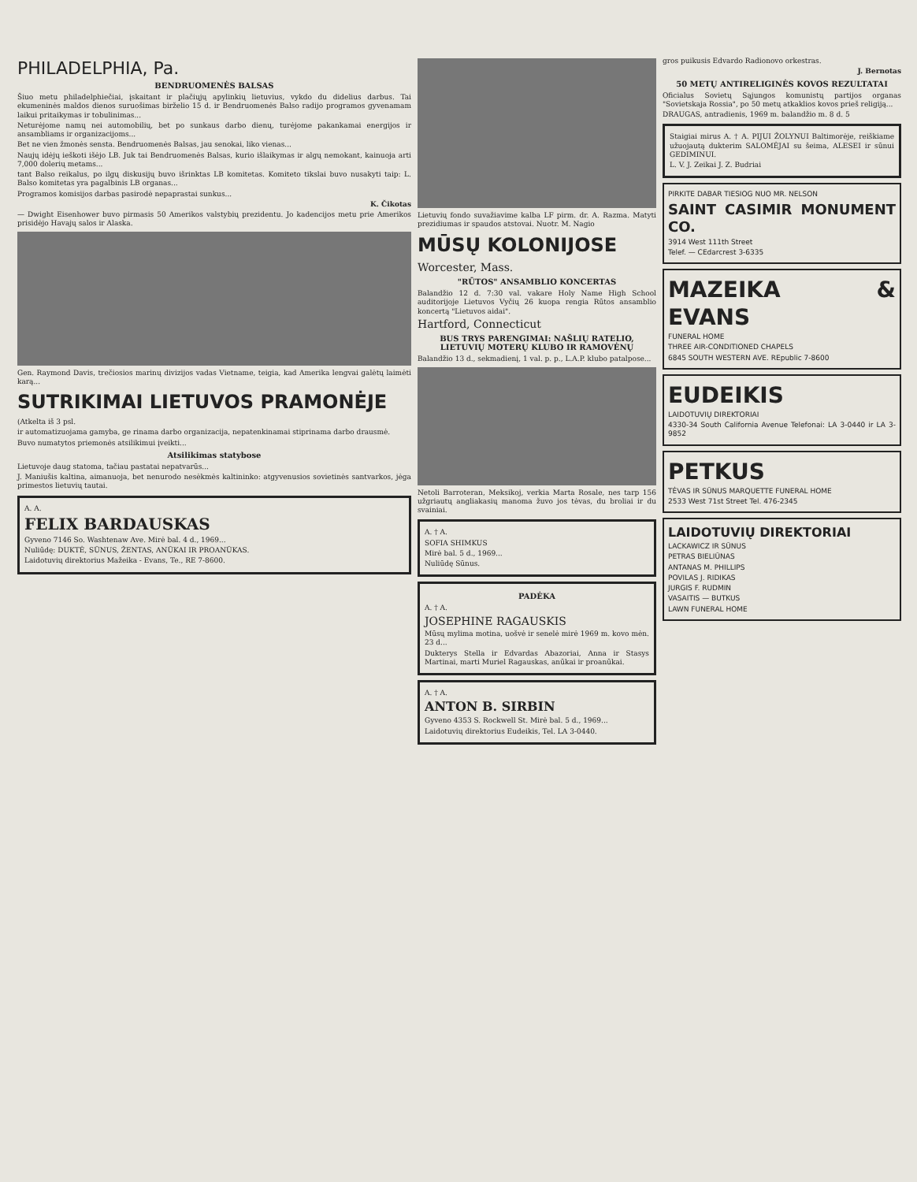PHILADELPHIA, Pa.
BENDRUOMENĖS BALSAS
Šiuo metu philadelphiečiai, įskaitant ir plačiųjų apylinkių lietuvius, vykdo du didelius darbus. Tai ekumeninės maldos dienos suruošimas birželio 15 d. ir Bendruomenės Balso radijo programos gyvenamam laikui pritaikymas ir tobulinimas...
Neturėjome namų nei automobilių, bet po sunkaus darbo dienų, turėjome pakankamai energijos ir ansambliams ir organizacijoms...
Bet ne vien žmonės sensta. Bendruomenės Balsas, jau senokai, liko vienas...
Naujų idėjų ieškoti išėjo LB. Juk tai Bendruomenės Balsas, kurio išlaikymas ir algų nemokant, kainuoja arti 7,000 dolerių metams...
tant Balso reikalus, po ilgų diskusijų buvo išrinktas LB komitetas. Komiteto tikslai buvo nusakyti taip: L. Balso komitetas yra pagalbinis LB organas...
Programos komisijos darbas pasirodė nepaprastai sunkus...
K. Čikotas
— Dwight Eisenhower buvo pirmasis 50 Amerikos valstybių prezidentu. Jo kadencijos metu prie Amerikos prisidėjo Havajų salos ir Alaska.
Gen. Raymond Davis, trečiosios marinų divizijos vadas Vietname, teigia, kad Amerika lengvai galėtų laimėti karą...
SUTRIKIMAI LIETUVOS PRAMONĖJE
(Atkelta iš 3 psl.
ir automatizuojama gamyba, ge rinama darbo organizacija, nepatenkinamai stiprinama darbo drausmė.
Buvo numatytos priemonės atsilikimui įveikti...
Atsilikimas statybose
Lietuvoje daug statoma, tačiau pastatai nepatvarūs...
J. Maniušis kaltina, aimanuoja, bet nenurodo nesėkmės kaltininko: atgyvenusios sovietinės santvarkos, jėga primestos lietuvių tautai.
A. A.
FELIX BARDAUSKAS
Gyveno 7146 So. Washtenaw Ave. Mirė bal. 4 d., 1969...
Nuliūdę: DUKTĖ, SŪNUS, ŽENTAS, ANŪKAI IR PROANŪKAS.
Laidotuvių direktorius Mažeika - Evans, Te., RE 7-8600.
Lietuvių fondo suvažiavime kalba LF pirm. dr. A. Razma. Matyti prezidiumas ir spaudos atstovai. Nuotr. M. Nagio
MŪSŲ KOLONIJOSE
Worcester, Mass.
"RŪTOS" ANSAMBLIO KONCERTAS
Balandžio 12 d. 7:30 val. vakare Holy Name High School auditorijoje Lietuvos Vyčių 26 kuopa rengia Rūtos ansamblio koncertą "Lietuvos aidai".
Hartford, Connecticut
BUS TRYS PARENGIMAI: NAŠLIŲ RATELIO, LIETUVIŲ MOTERŲ KLUBO IR RAMOVĖNŲ
Balandžio 13 d., sekmadienį, 1 val. p. p., L.A.P. klubo patalpose...
Netoli Barroteran, Meksikoj, verkia Marta Rosale, nes tarp 156 užgriautų angliakasių manoma žuvo jos tėvas, du broliai ir du svainiai.
A. † A.
SOFIA SHIMKUS
Mirė bal. 5 d., 1969...
Nuliūdę Sūnus.
PADĖKA
A. † A.
JOSEPHINE RAGAUSKIS
Mūsų mylima motina, uošvė ir senelė mirė 1969 m. kovo mėn. 23 d...
Dukterys Stella ir Edvardas Abazoriai, Anna ir Stasys Martinai, marti Muriel Ragauskas, anūkai ir proanūkai.
A. † A.
ANTON B. SIRBIN
Gyveno 4353 S. Rockwell St. Mirė bal. 5 d., 1969...
Laidotuvių direktorius Eudeikis, Tel. LA 3-0440.
gros puikusis Edvardo Radionovo orkestras.
J. Bernotas
50 METŲ ANTIRELIGINĖS KOVOS REZULTATAI
Oficialus Sovietų Sąjungos komunistų partijos organas "Sovietskaja Rossia", po 50 metų atkaklios kovos prieš religiją...
DRAUGAS, antradienis, 1969 m. balandžio m. 8 d. 5
Staigiai mirus A. † A. PIJUI ŽOLYNUI Baltimorėje, reiškiame užuojautą dukterim SALOMĖJAI su šeima, ALESEI ir sūnui GEDIMINUI.
L. V. J. Zeikai J. Z. Budriai
PIRKITE DABAR TIESIOG NUO MR. NELSON
SAINT CASIMIR MONUMENT CO.
3914 West 111th Street
Telef. — CEdarcrest 3-6335
MAZEIKA & EVANS
FUNERAL HOME
THREE AIR-CONDITIONED CHAPELS
6845 SOUTH WESTERN AVE. REpublic 7-8600
EUDEIKIS
LAIDOTUVIŲ DIREKTORIAI
4330-34 South California Avenue Telefonai: LA 3-0440 ir LA 3-9852
PETKUS
TĖVAS IR SŪNUS MARQUETTE FUNERAL HOME
2533 West 71st Street Tel. 476-2345
LAIDOTUVIŲ DIREKTORIAI
LACKAWICZ IR SŪNUS
PETRAS BIELIŪNAS
ANTANAS M. PHILLIPS
POVILAS J. RIDIKAS
JURGIS F. RUDMIN
VASAITIS — BUTKUS
LAWN FUNERAL HOME